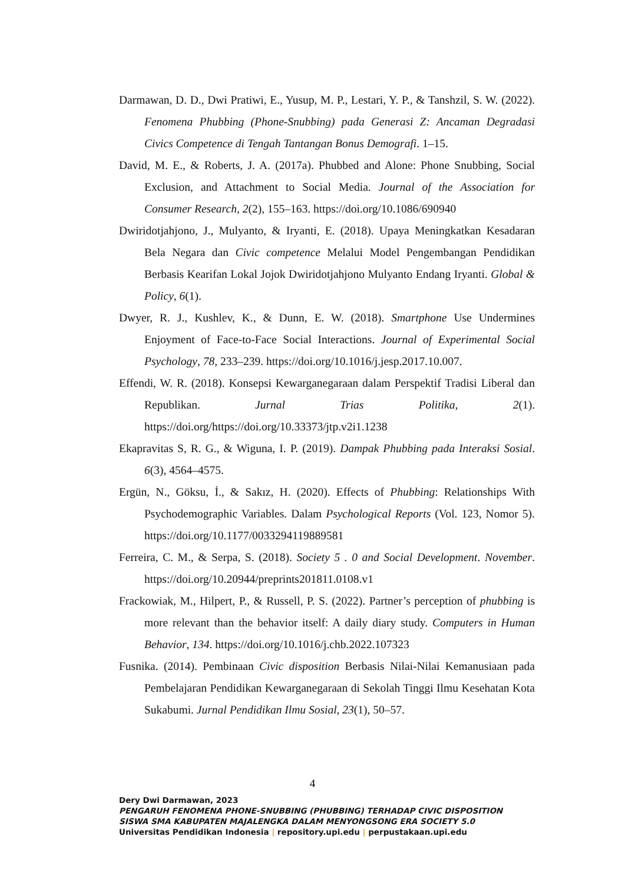Darmawan, D. D., Dwi Pratiwi, E., Yusup, M. P., Lestari, Y. P., & Tanshzil, S. W. (2022). Fenomena Phubbing (Phone-Snubbing) pada Generasi Z: Ancaman Degradasi Civics Competence di Tengah Tantangan Bonus Demografi. 1–15.
David, M. E., & Roberts, J. A. (2017a). Phubbed and Alone: Phone Snubbing, Social Exclusion, and Attachment to Social Media. Journal of the Association for Consumer Research, 2(2), 155–163. https://doi.org/10.1086/690940
Dwiridotjahjono, J., Mulyanto, & Iryanti, E. (2018). Upaya Meningkatkan Kesadaran Bela Negara dan Civic competence Melalui Model Pengembangan Pendidikan Berbasis Kearifan Lokal Jojok Dwiridotjahjono Mulyanto Endang Iryanti. Global & Policy, 6(1).
Dwyer, R. J., Kushlev, K., & Dunn, E. W. (2018). Smartphone Use Undermines Enjoyment of Face-to-Face Social Interactions. Journal of Experimental Social Psychology, 78, 233–239. https://doi.org/10.1016/j.jesp.2017.10.007.
Effendi, W. R. (2018). Konsepsi Kewarganegaraan dalam Perspektif Tradisi Liberal dan Republikan. Jurnal Trias Politika, 2(1). https://doi.org/https://doi.org/10.33373/jtp.v2i1.1238
Ekapravitas S, R. G., & Wiguna, I. P. (2019). Dampak Phubbing pada Interaksi Sosial. 6(3), 4564–4575.
Ergün, N., Göksu, İ., & Sakız, H. (2020). Effects of Phubbing: Relationships With Psychodemographic Variables. Dalam Psychological Reports (Vol. 123, Nomor 5). https://doi.org/10.1177/0033294119889581
Ferreira, C. M., & Serpa, S. (2018). Society 5 . 0 and Social Development. November. https://doi.org/10.20944/preprints201811.0108.v1
Frackowiak, M., Hilpert, P., & Russell, P. S. (2022). Partner’s perception of phubbing is more relevant than the behavior itself: A daily diary study. Computers in Human Behavior, 134. https://doi.org/10.1016/j.chb.2022.107323
Fusnika. (2014). Pembinaan Civic disposition Berbasis Nilai-Nilai Kemanusiaan pada Pembelajaran Pendidikan Kewarganegaraan di Sekolah Tinggi Ilmu Kesehatan Kota Sukabumi. Jurnal Pendidikan Ilmu Sosial, 23(1), 50–57.
4
Dery Dwi Darmawan, 2023
PENGARUH FENOMENA PHONE-SNUBBING (PHUBBING) TERHADAP CIVIC DISPOSITION
SISWA SMA KABUPATEN MAJALENGKA DALAM MENYONGSONG ERA SOCIETY 5.0
Universitas Pendidikan Indonesia | repository.upi.edu | perpustakaan.upi.edu